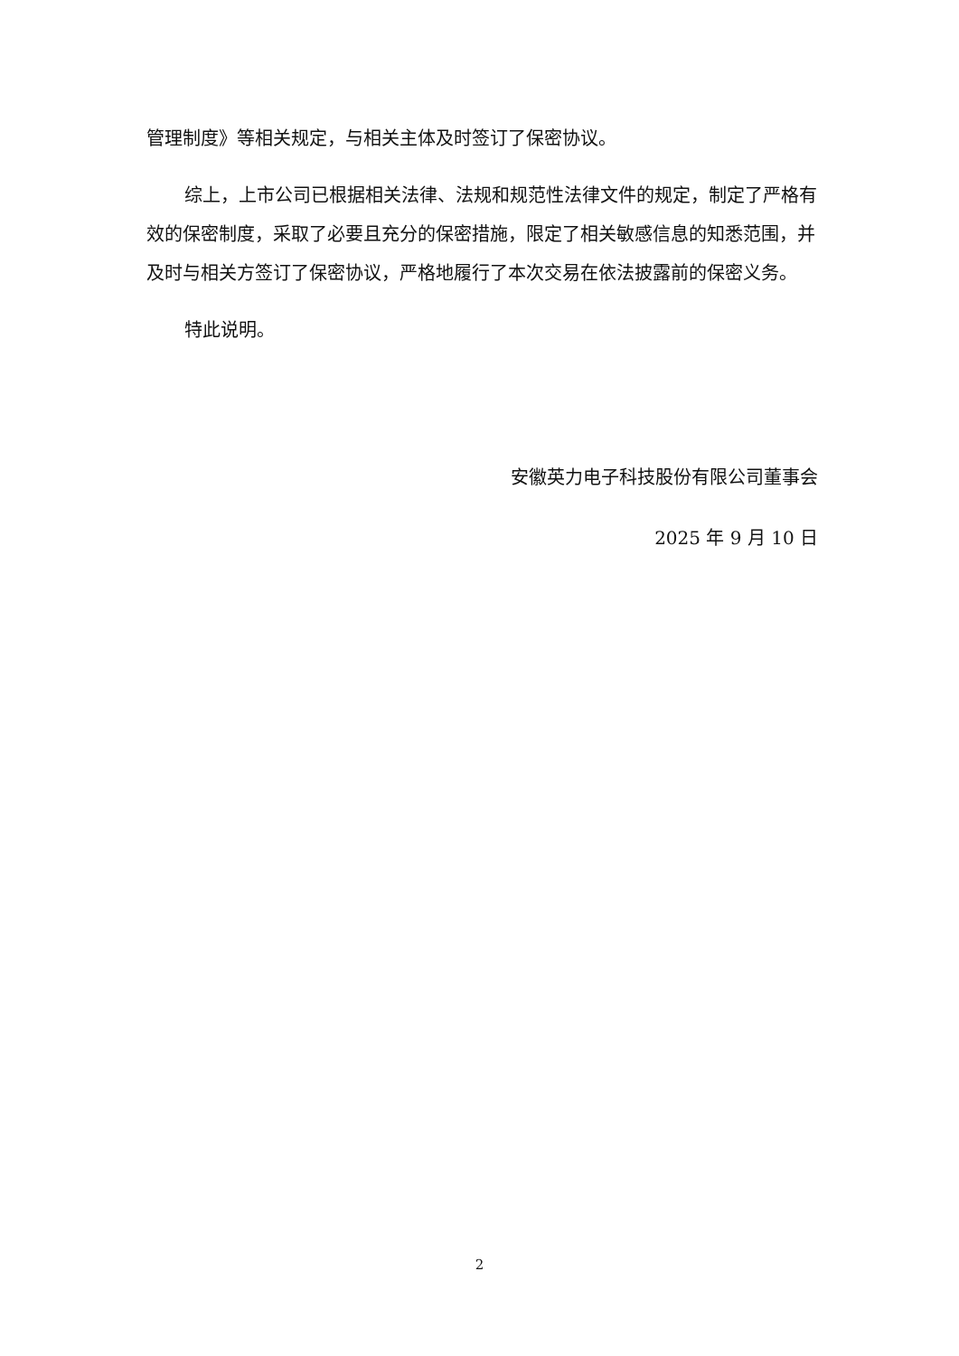管理制度》等相关规定，与相关主体及时签订了保密协议。
综上，上市公司已根据相关法律、法规和规范性法律文件的规定，制定了严格有效的保密制度，采取了必要且充分的保密措施，限定了相关敏感信息的知悉范围，并及时与相关方签订了保密协议，严格地履行了本次交易在依法披露前的保密义务。
特此说明。
安徽英力电子科技股份有限公司董事会
2025 年 9 月 10 日
2